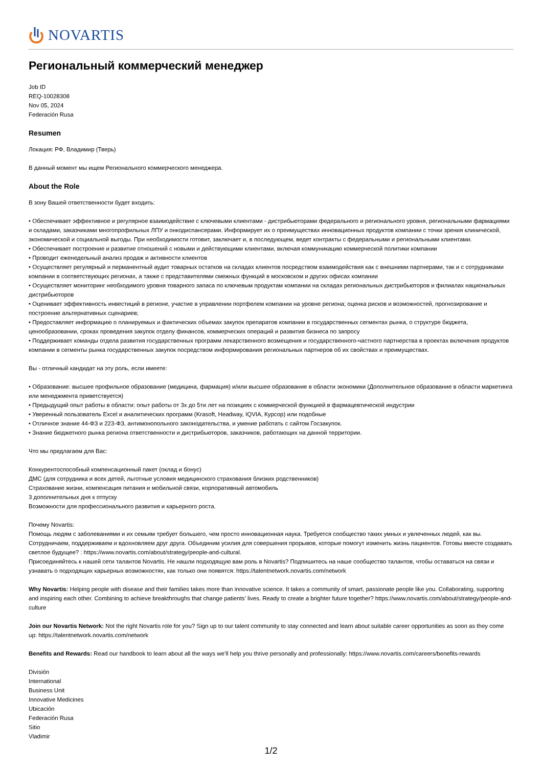NOVARTIS
Региональный коммерческий менеджер
Job ID
REQ-10028308
Nov 05, 2024
Federación Rusa
Resumen
Локация: РФ, Владимир (Тверь)
В данный момент мы ищем Регионального коммерческого менеджера.
About the Role
В зону Вашей ответственности будет входить:
• Обеспечивает эффективное и регулярное взаимодействие с ключевыми клиентами - дистрибьюторами федерального и регионального уровня, региональными фармациями и складами, заказчиками многопрофильных ЛПУ и онкодиспансерами. Информирует их о преимуществах инновационных продуктов компании с точки зрения клинической, экономической и социальной выгоды. При необходимости готовит, заключает и, в последующем, ведет контракты с федеральными и региональными клиентами.
• Обеспечивает построение и развитие отношений с новыми и действующими клиентами, включая коммуникацию коммерческой политики компании
• Проводит еженедельный анализ продаж и активности клиентов
• Осуществляет регулярный и перманентный аудит товарных остатков на складах клиентов посредством взаимодействия как с внешними партнерами, так и с сотрудниками компании в соответствующих регионах, а также с представителями смежных функций в московском и других офисах компании
• Осуществляет мониторинг необходимого уровня товарного запаса по ключевым продуктам компании на складах региональных дистрибьюторов и филиалах национальных дистрибьюторов
• Оценивает эффективность инвестиций в регионе, участие в управлении портфелем компании на уровне региона; оценка рисков и возможностей, прогнозирование и построение альтернативных сценариев;
• Предоставляет информацию о планируемых и фактических объемах закупок препаратов компании в государственных сегментах рынка, о структуре бюджета, ценообразовании, сроках проведения закупок отделу финансов, коммерческих операций и развития бизнеса по запросу
• Поддерживает команды отдела развития государственных программ лекарственного возмещения и государственного-частного партнерства в проектах включения продуктов компании в сегменты рынка государственных закупок посредством информирования региональных партнеров об их свойствах и преимуществах.
Вы - отличный кандидат на эту роль, если имеете:
• Образование: высшее профильное образование (медицина, фармация) и/или высшее образование в области экономики (Дополнительное образование в области маркетинга или менеджмента приветствуется)
• Предыдущий опыт работы в области: опыт работы от 3х до 5ти лет на позициях с коммерческой функцией в фармацевтической индустрии
• Уверенный пользователь Excel и аналитических программ (Krasoft, Headway, IQVIA, Курсор) или подобные
• Отличное знание 44-ФЗ и 223-ФЗ, антимонопольного законодательства, и умение работать с сайтом Госзакупок.
• Знание бюджетного рынка региона ответственности и дистрибьюторов, заказчиков, работающих на данной территории.
Что мы предлагаем для Вас:
Конкурентоспособный компенсационный пакет (оклад и бонус)
ДМС (для сотрудника и всех детей, льготные условия медицинского страхования близких родственников)
Страхование жизни, компенсация питания и мобильной связи, корпоративный автомобиль
3 дополнительных дня к отпуску
Возможности для профессионального развития и карьерного роста.
Почему Novartis:
Помощь людям с заболеваниями и их семьям требует большего, чем просто инновационная наука. Требуется сообщество таких умных и увлеченных людей, как вы. Сотрудничаем, поддерживаем и вдохновляем друг друга. Объединим усилия для совершения прорывов, которые помогут изменить жизнь пациентов. Готовы вместе создавать светлое будущее? : https://www.novartis.com/about/strategy/people-and-cultural.
Присоединяйтесь к нашей сети талантов Novartis. Не нашли подходящую вам роль в Novartis? Подпишитесь на наше сообщество талантов, чтобы оставаться на связи и узнавать о подходящих карьерных возможностях, как только они появятся: https://talentnetwork.novartis.com/network
Why Novartis: Helping people with disease and their families takes more than innovative science. It takes a community of smart, passionate people like you. Collaborating, supporting and inspiring each other. Combining to achieve breakthroughs that change patients’ lives. Ready to create a brighter future together? https://www.novartis.com/about/strategy/people-and-culture
Join our Novartis Network: Not the right Novartis role for you? Sign up to our talent community to stay connected and learn about suitable career opportunities as soon as they come up: https://talentnetwork.novartis.com/network
Benefits and Rewards: Read our handbook to learn about all the ways we’ll help you thrive personally and professionally: https://www.novartis.com/careers/benefits-rewards
División
International
Business Unit
Innovative Medicines
Ubicación
Federación Rusa
Sitio
Vladimir
1/2